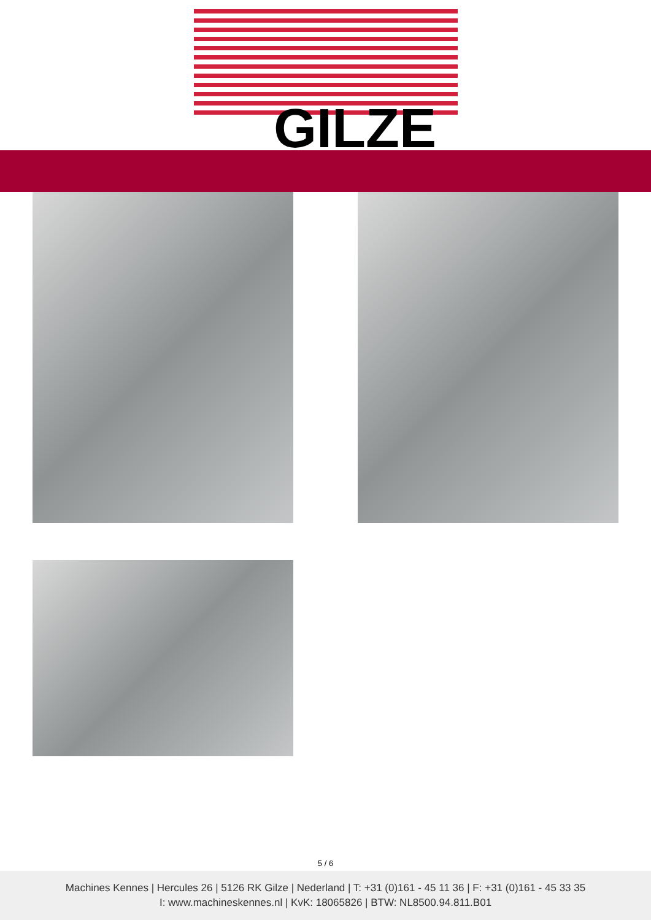GILZE
5 / 6
Machines Kennes | Hercules 26 | 5126 RK Gilze | Nederland | T: +31 (0)161 - 45 11 36 | F: +31 (0)161 - 45 33 35
I: www.machineskennes.nl | KvK: 18065826 | BTW: NL8500.94.811.B01